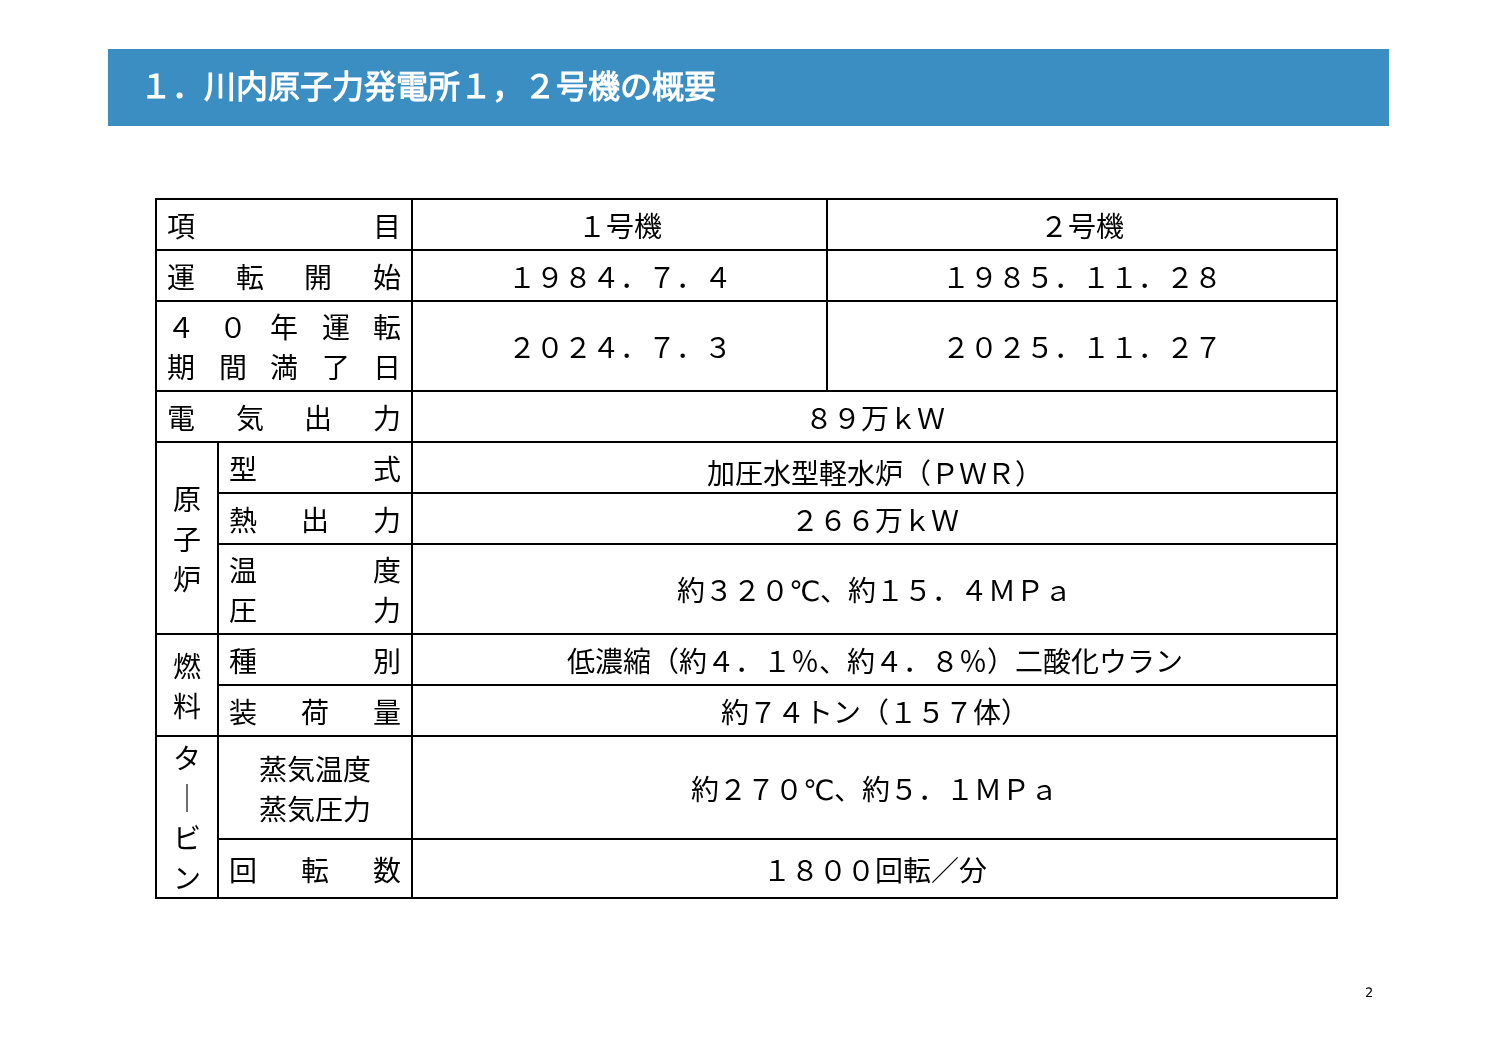１．川内原子力発電所１，２号機の概要
| 項 目 | | １号機 | ２号機 |
| --- | --- | --- | --- |
| 運 転 開 始 | | １９８４．７．４ | １９８５．１１．２８ |
| ４０年運転 期間満了日 | | ２０２４．７．３ | ２０２５．１１．２７ |
| 電 気 出 力 | | ８９万ｋＷ | |
| 原 子 炉 | 型 式 | 加圧水型軽水炉（ＰＷＲ） | |
| | 熱 出 力 | ２６６万ｋＷ | |
| | 温 度 圧 力 | 約３２０℃、約１５．４ＭＰａ | |
| 燃 料 | 種 別 | 低濃縮（約４．１％、約４．８％）二酸化ウラン | |
| | 装 荷 量 | 約７４トン（１５７体） | |
| タ ｜ ビ ン | 蒸気温度 蒸気圧力 | 約２７０℃、約５．１ＭＰａ | |
| | 回 転 数 | １８００回転／分 | |
2